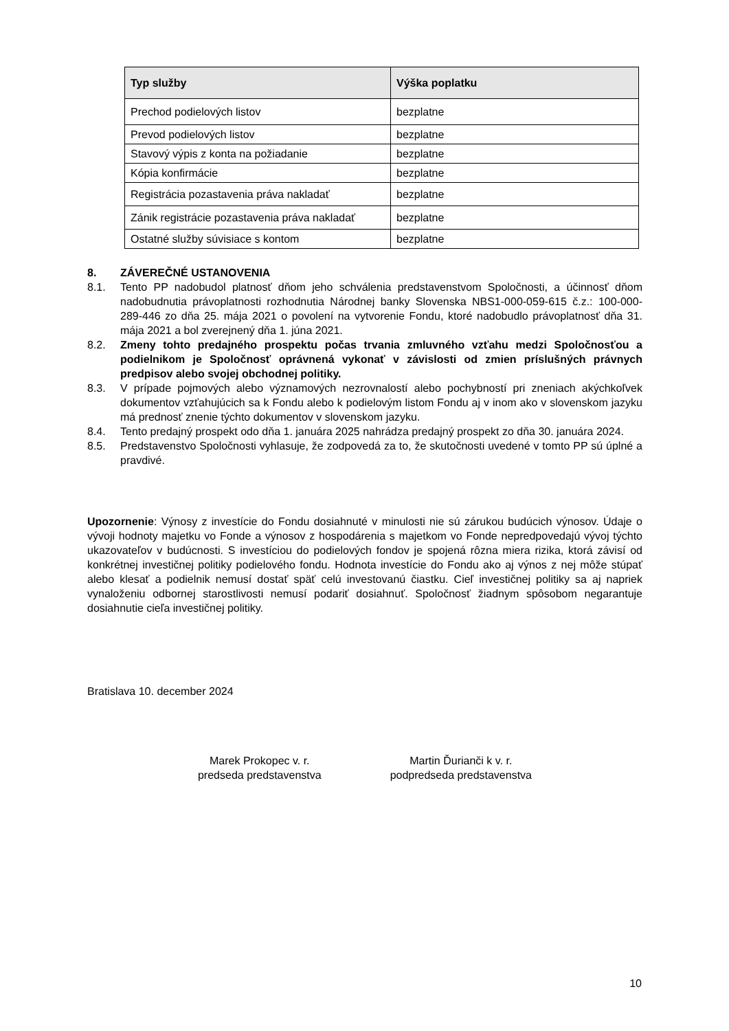| Typ služby | Výška poplatku |
| --- | --- |
| Prechod podielových listov | bezplatne |
| Prevod podielových listov | bezplatne |
| Stavový výpis z konta na požiadanie | bezplatne |
| Kópia konfirmácie | bezplatne |
| Registrácia pozastavenia práva nakladať | bezplatne |
| Zánik registrácie pozastavenia práva nakladať | bezplatne |
| Ostatné služby súvisiace s kontom | bezplatne |
8. ZÁVEREČNÉ USTANOVENIA
8.1. Tento PP nadobudol platnosť dňom jeho schválenia predstavenstvom Spoločnosti, a účinnosť dňom nadobudnutia právoplatnosti rozhodnutia Národnej banky Slovenska NBS1-000-059-615 č.z.: 100-000-289-446 zo dňa 25. mája 2021 o povolení na vytvorenie Fondu, ktoré nadobudlo právoplatnosť dňa 31. mája 2021 a bol zverejnený dňa 1. júna 2021.
8.2. Zmeny tohto predajného prospektu počas trvania zmluvného vzťahu medzi Spoločnosťou a podielnikom je Spoločnosť oprávnená vykonať v závislosti od zmien príslušných právnych predpisov alebo svojej obchodnej politiky.
8.3. V prípade pojmových alebo významových nezrovnalostí alebo pochybností pri zneniach akýchkoľvek dokumentov vzťahujúcich sa k Fondu alebo k podielovým listom Fondu aj v inom ako v slovenskom jazyku má prednosť znenie týchto dokumentov v slovenskom jazyku.
8.4. Tento predajný prospekt odo dňa 1. januára 2025 nahrádza predajný prospekt zo dňa 30. januára 2024.
8.5. Predstavenstvo Spoločnosti vyhlasuje, že zodpovedá za to, že skutočnosti uvedené v tomto PP sú úplné a pravdivé.
Upozornenie: Výnosy z investície do Fondu dosiahnuté v minulosti nie sú zárukou budúcich výnosov. Údaje o vývoji hodnoty majetku vo Fonde a výnosov z hospodárenia s majetkom vo Fonde nepredpovedajú vývoj týchto ukazovateľov v budúcnosti. S investíciou do podielových fondov je spojená rôzna miera rizika, ktorá závisí od konkrétnej investičnej politiky podielového fondu. Hodnota investície do Fondu ako aj výnos z nej môže stúpať alebo klesať a podielnik nemusí dostať späť celú investovanú čiastku. Cieľ investičnej politiky sa aj napriek vynaloženiu odbornej starostlivosti nemusí podariť dosiahnuť. Spoločnosť žiadnym spôsobom negarantuje dosiahnutie cieľa investičnej politiky.
Bratislava 10. december 2024
Marek Prokopec v. r.
predseda predstavenstva
Martin Ďurianči k v. r.
podpredseda predstavenstva
10